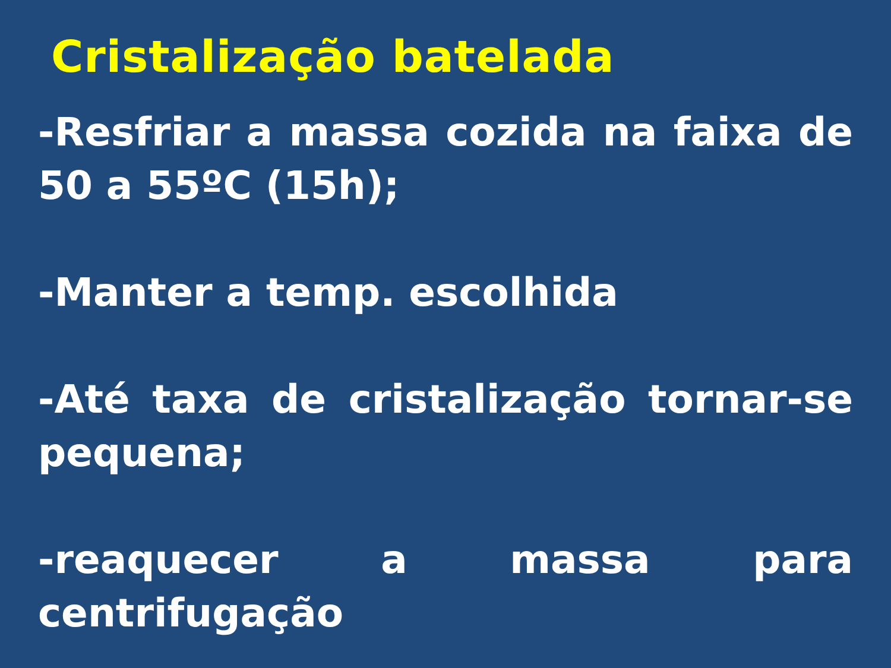Cristalização batelada
-Resfriar a massa cozida na faixa de 50 a 55ºC (15h);
-Manter a temp. escolhida
-Até taxa de cristalização tornar-se pequena;
-reaquecer a massa para centrifugação